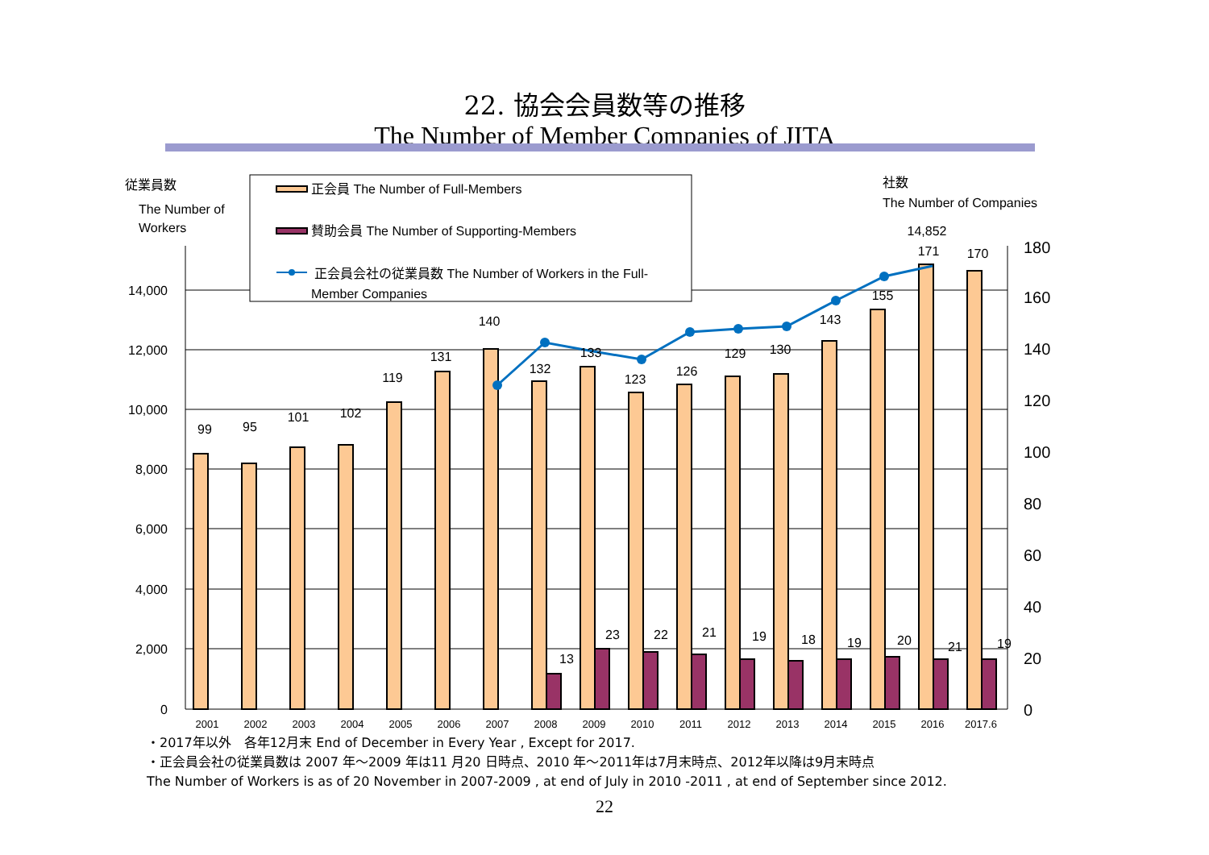22. 協会会員数等の推移
The Number of Member Companies of JITA
従業員数
The Number of
Workers
社数
The Number of Companies
0
2,000
4,000
6,000
8,000
10,000
12,000
14,000
0
20
40
60
80
100
120
140
160
180
99
95
101
102
119
131
140
132
133
123
126
129
130
143
155
171
170
14,852
13
23
22
21
19
18
19
20
21
19
2001
2002
2003
2004
2005
2006
2007
2008
2009
2010
2011
2012
2013
2014
2015
2016
2017.6
正会員 The Number of Full-Members
賛助会員 The Number of Supporting-Members
正会員会社の従業員数 The Number of Workers in the Full-
Member Companies
・2017年以外　各年12月末 End of December in Every Year , Except for 2017.
・正会員会社の従業員数は 2007 年～2009 年は11 月20 日時点、2010 年～2011年は7月末時点、2012年以降は9月末時点
The Number of Workers is as of 20 November in 2007-2009 , at end of July in 2010 -2011 , at end of September since 2012.
22